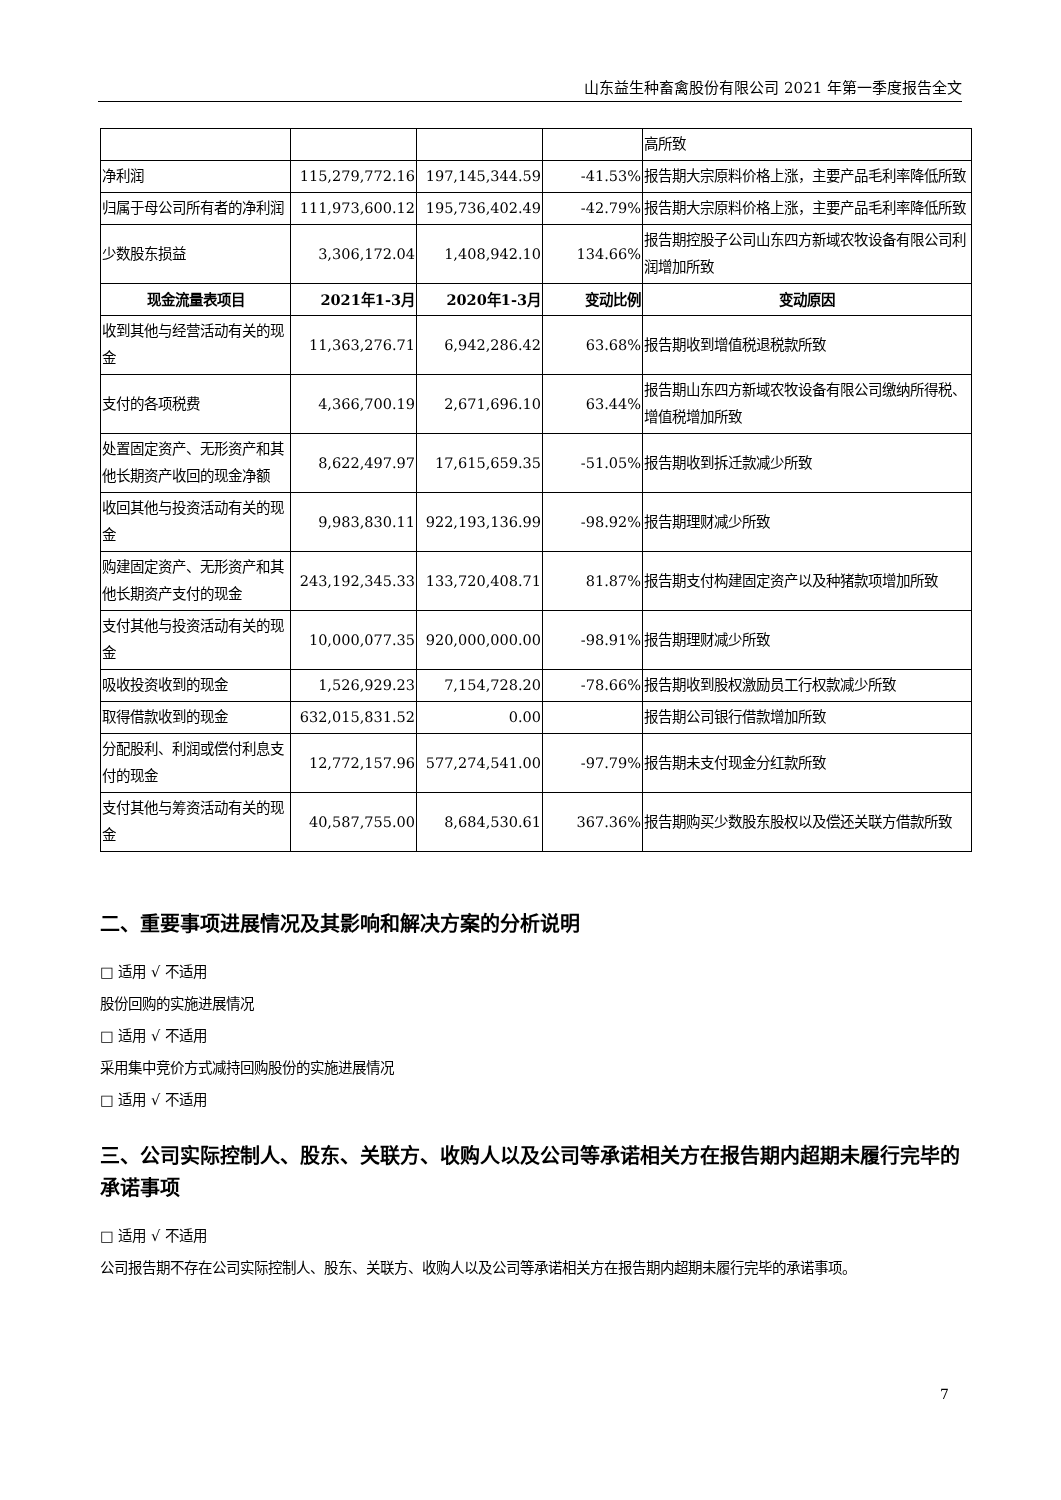山东益生种畜禽股份有限公司 2021 年第一季度报告全文
| | | | | 高所致 |
| 净利润 | 115,279,772.16 | 197,145,344.59 | -41.53% | 报告期大宗原料价格上涨，主要产品毛利率降低所致 |
| 归属于母公司所有者的净利润 | 111,973,600.12 | 195,736,402.49 | -42.79% | 报告期大宗原料价格上涨，主要产品毛利率降低所致 |
| 少数股东损益 | 3,306,172.04 | 1,408,942.10 | 134.66% | 报告期控股子公司山东四方新域农牧设备有限公司利润增加所致 |
| 现金流量表项目 | 2021年1-3月 | 2020年1-3月 | 变动比例 | 变动原因 |
| 收到其他与经营活动有关的现金 | 11,363,276.71 | 6,942,286.42 | 63.68% | 报告期收到增值税退税款所致 |
| 支付的各项税费 | 4,366,700.19 | 2,671,696.10 | 63.44% | 报告期山东四方新域农牧设备有限公司缴纳所得税、增值税增加所致 |
| 处置固定资产、无形资产和其他长期资产收回的现金净额 | 8,622,497.97 | 17,615,659.35 | -51.05% | 报告期收到拆迁款减少所致 |
| 收回其他与投资活动有关的现金 | 9,983,830.11 | 922,193,136.99 | -98.92% | 报告期理财减少所致 |
| 购建固定资产、无形资产和其他长期资产支付的现金 | 243,192,345.33 | 133,720,408.71 | 81.87% | 报告期支付构建固定资产以及种猪款项增加所致 |
| 支付其他与投资活动有关的现金 | 10,000,077.35 | 920,000,000.00 | -98.91% | 报告期理财减少所致 |
| 吸收投资收到的现金 | 1,526,929.23 | 7,154,728.20 | -78.66% | 报告期收到股权激励员工行权款减少所致 |
| 取得借款收到的现金 | 632,015,831.52 | 0.00 | | 报告期公司银行借款增加所致 |
| 分配股利、利润或偿付利息支付的现金 | 12,772,157.96 | 577,274,541.00 | -97.79% | 报告期未支付现金分红款所致 |
| 支付其他与筹资活动有关的现金 | 40,587,755.00 | 8,684,530.61 | 367.36% | 报告期购买少数股东股权以及偿还关联方借款所致 |
二、重要事项进展情况及其影响和解决方案的分析说明
□ 适用 √ 不适用
股份回购的实施进展情况
□ 适用 √ 不适用
采用集中竞价方式减持回购股份的实施进展情况
□ 适用 √ 不适用
三、公司实际控制人、股东、关联方、收购人以及公司等承诺相关方在报告期内超期未履行完毕的承诺事项
□ 适用 √ 不适用
公司报告期不存在公司实际控制人、股东、关联方、收购人以及公司等承诺相关方在报告期内超期未履行完毕的承诺事项。
7